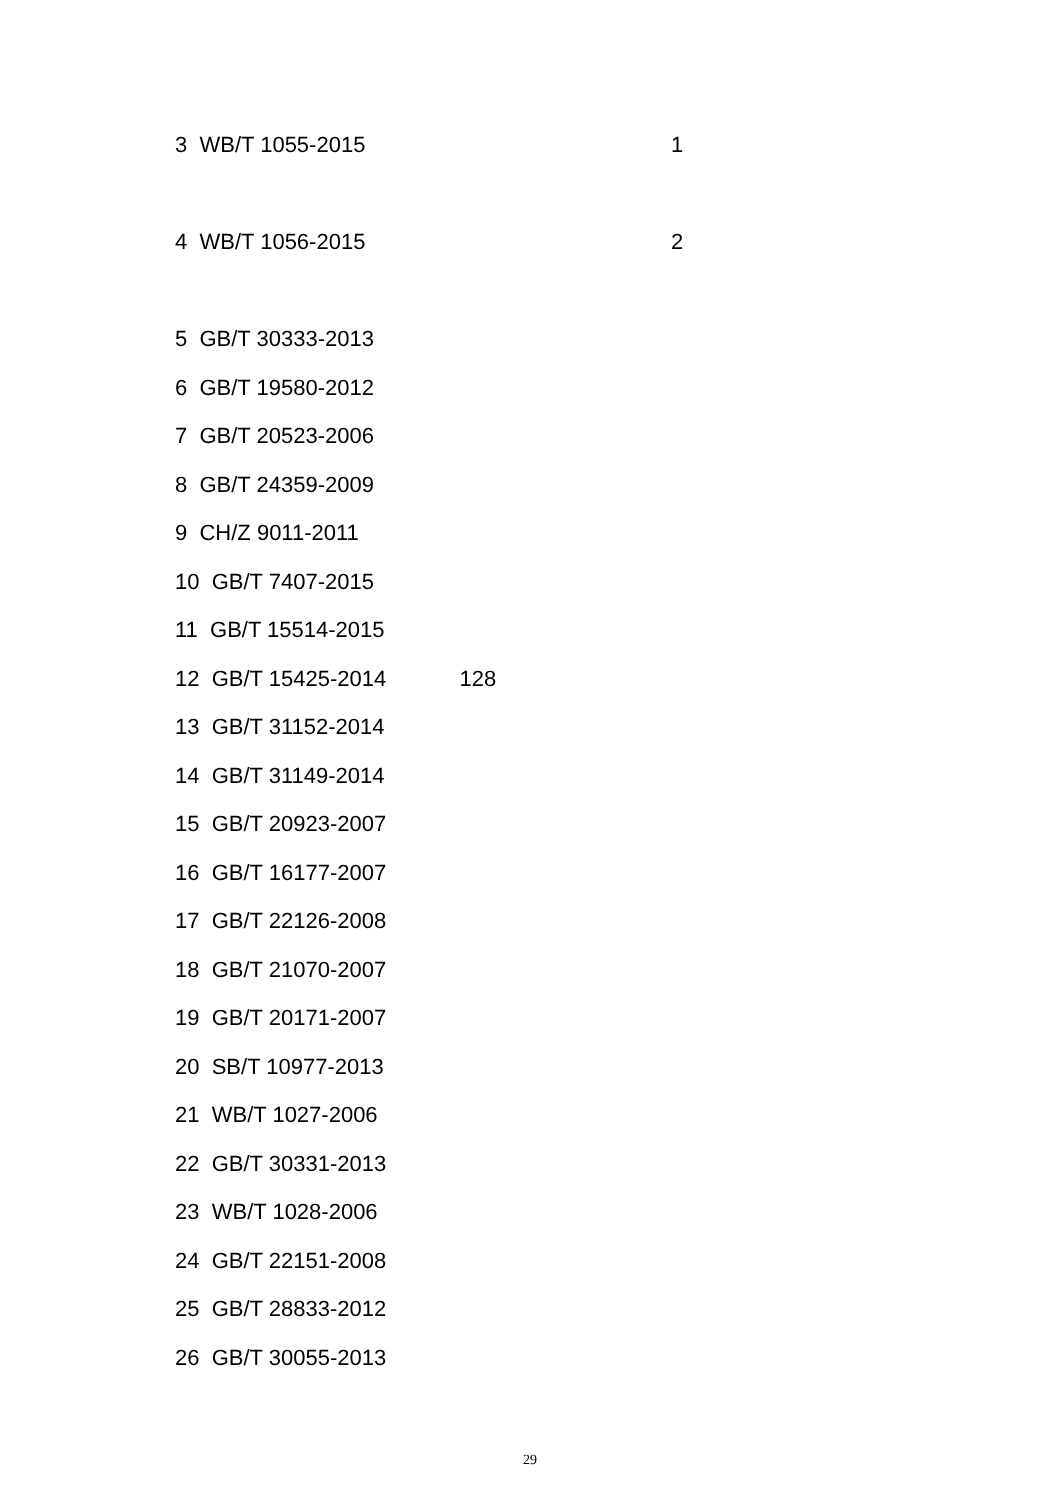3 WB/T 1055-2015 1
4 WB/T 1056-2015 2
5 GB/T 30333-2013
6 GB/T 19580-2012
7 GB/T 20523-2006
8 GB/T 24359-2009
9 CH/Z 9011-2011
10 GB/T 7407-2015
11 GB/T 15514-2015
12 GB/T 15425-2014 128
13 GB/T 31152-2014
14 GB/T 31149-2014
15 GB/T 20923-2007
16 GB/T 16177-2007
17 GB/T 22126-2008
18 GB/T 21070-2007
19 GB/T 20171-2007
20 SB/T 10977-2013
21 WB/T 1027-2006
22 GB/T 30331-2013
23 WB/T 1028-2006
24 GB/T 22151-2008
25 GB/T 28833-2012
26 GB/T 30055-2013
29